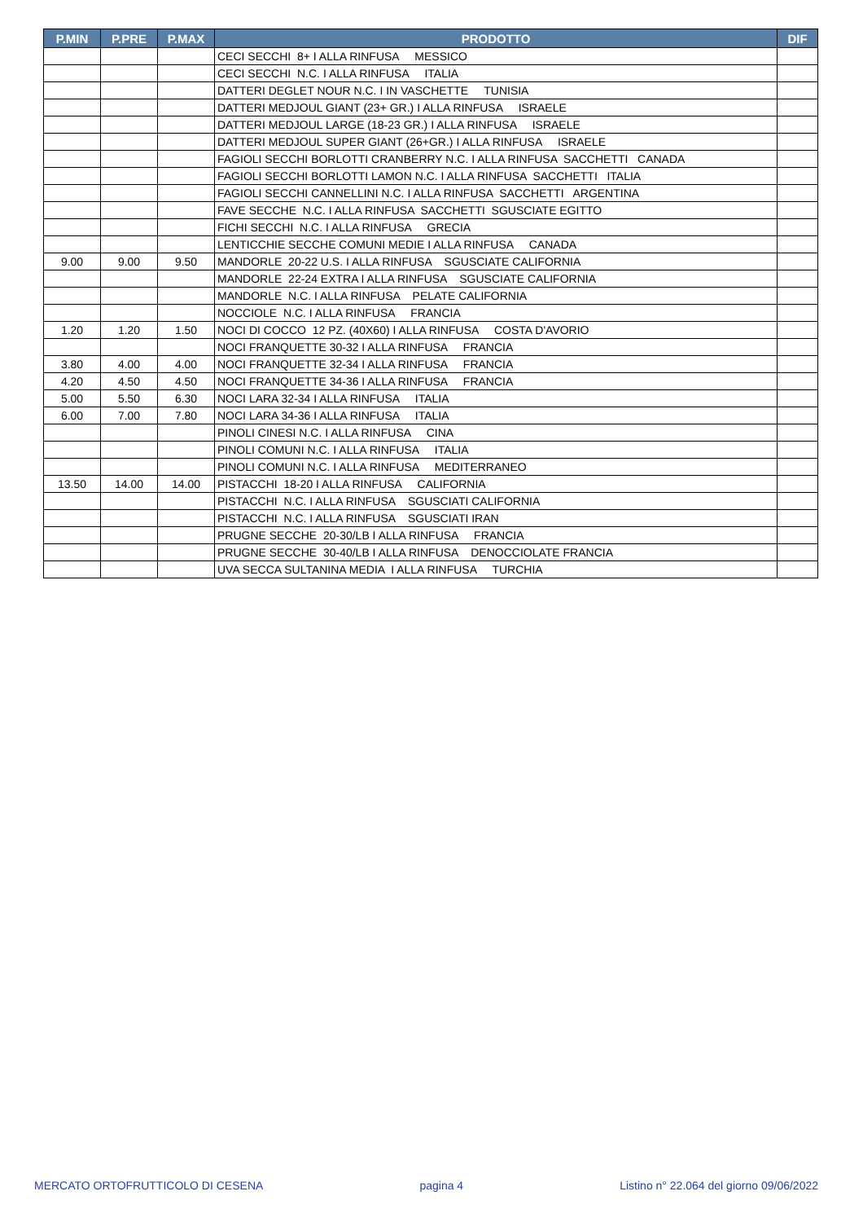| P.MIN | P.PRE | P.MAX | PRODOTTO | DIF |
| --- | --- | --- | --- | --- |
| | | | CECI SECCHI 8+ I ALLA RINFUSA MESSICO | |
| | | | CECI SECCHI N.C. I ALLA RINFUSA ITALIA | |
| | | | DATTERI DEGLET NOUR N.C. I IN VASCHETTE TUNISIA | |
| | | | DATTERI MEDJOUL GIANT (23+ GR.) I ALLA RINFUSA ISRAELE | |
| | | | DATTERI MEDJOUL LARGE (18-23 GR.) I ALLA RINFUSA ISRAELE | |
| | | | DATTERI MEDJOUL SUPER GIANT (26+GR.) I ALLA RINFUSA ISRAELE | |
| | | | FAGIOLI SECCHI BORLOTTI CRANBERRY N.C. I ALLA RINFUSA SACCHETTI CANADA | |
| | | | FAGIOLI SECCHI BORLOTTI LAMON N.C. I ALLA RINFUSA SACCHETTI ITALIA | |
| | | | FAGIOLI SECCHI CANNELLINI N.C. I ALLA RINFUSA SACCHETTI ARGENTINA | |
| | | | FAVE SECCHE N.C. I ALLA RINFUSA SACCHETTI SGUSCIATE EGITTO | |
| | | | FICHI SECCHI N.C. I ALLA RINFUSA GRECIA | |
| | | | LENTICCHIE SECCHE COMUNI MEDIE I ALLA RINFUSA CANADA | |
| 9.00 | 9.00 | 9.50 | MANDORLE 20-22 U.S. I ALLA RINFUSA SGUSCIATE CALIFORNIA | |
| | | | MANDORLE 22-24 EXTRA I ALLA RINFUSA SGUSCIATE CALIFORNIA | |
| | | | MANDORLE N.C. I ALLA RINFUSA PELATE CALIFORNIA | |
| | | | NOCCIOLE N.C. I ALLA RINFUSA FRANCIA | |
| 1.20 | 1.20 | 1.50 | NOCI DI COCCO 12 PZ. (40X60) I ALLA RINFUSA COSTA D'AVORIO | |
| | | | NOCI FRANQUETTE 30-32 I ALLA RINFUSA FRANCIA | |
| 3.80 | 4.00 | 4.00 | NOCI FRANQUETTE 32-34 I ALLA RINFUSA FRANCIA | |
| 4.20 | 4.50 | 4.50 | NOCI FRANQUETTE 34-36 I ALLA RINFUSA FRANCIA | |
| 5.00 | 5.50 | 6.30 | NOCI LARA 32-34 I ALLA RINFUSA ITALIA | |
| 6.00 | 7.00 | 7.80 | NOCI LARA 34-36 I ALLA RINFUSA ITALIA | |
| | | | PINOLI CINESI N.C. I ALLA RINFUSA CINA | |
| | | | PINOLI COMUNI N.C. I ALLA RINFUSA ITALIA | |
| | | | PINOLI COMUNI N.C. I ALLA RINFUSA MEDITERRANEO | |
| 13.50 | 14.00 | 14.00 | PISTACCHI 18-20 I ALLA RINFUSA CALIFORNIA | |
| | | | PISTACCHI N.C. I ALLA RINFUSA SGUSCIATI CALIFORNIA | |
| | | | PISTACCHI N.C. I ALLA RINFUSA SGUSCIATI IRAN | |
| | | | PRUGNE SECCHE 20-30/LB I ALLA RINFUSA FRANCIA | |
| | | | PRUGNE SECCHE 30-40/LB I ALLA RINFUSA DENOCCIOLATE FRANCIA | |
| | | | UVA SECCA SULTANINA MEDIA I ALLA RINFUSA TURCHIA | |
MERCATO ORTOFRUTTICOLO DI CESENA pagina 4 Listino n° 22.064 del giorno 09/06/2022